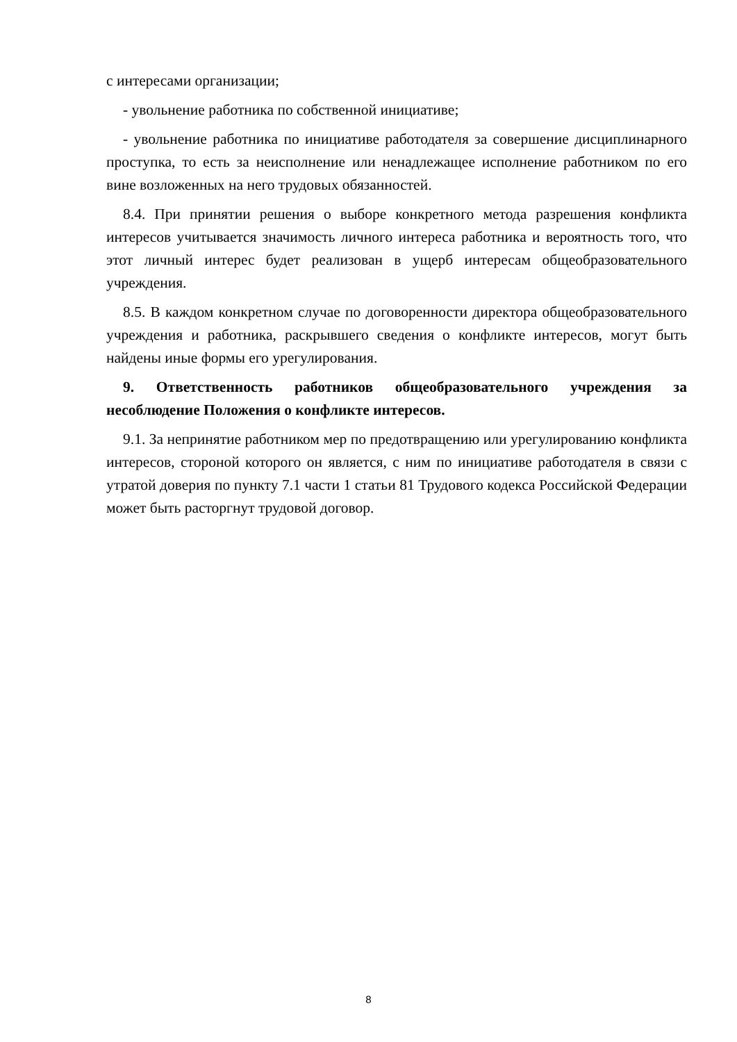с интересами организации;
- увольнение работника по собственной инициативе;
- увольнение работника по инициативе работодателя за совершение дисциплинарного проступка, то есть за неисполнение или ненадлежащее исполнение работником по его вине возложенных на него трудовых обязанностей.
8.4. При принятии решения о выборе конкретного метода разрешения конфликта интересов учитывается значимость личного интереса работника и вероятность того, что этот личный интерес будет реализован в ущерб интересам общеобразовательного учреждения.
8.5. В каждом конкретном случае по договоренности директора общеобразовательного учреждения и работника, раскрывшего сведения о конфликте интересов, могут быть найдены иные формы его урегулирования.
9. Ответственность работников общеобразовательного учреждения за несоблюдение Положения о конфликте интересов.
9.1. За непринятие работником мер по предотвращению или урегулированию конфликта интересов, стороной которого он является, с ним по инициативе работодателя в связи с утратой доверия по пункту 7.1 части 1 статьи 81 Трудового кодекса Российской Федерации может быть расторгнут трудовой договор.
8